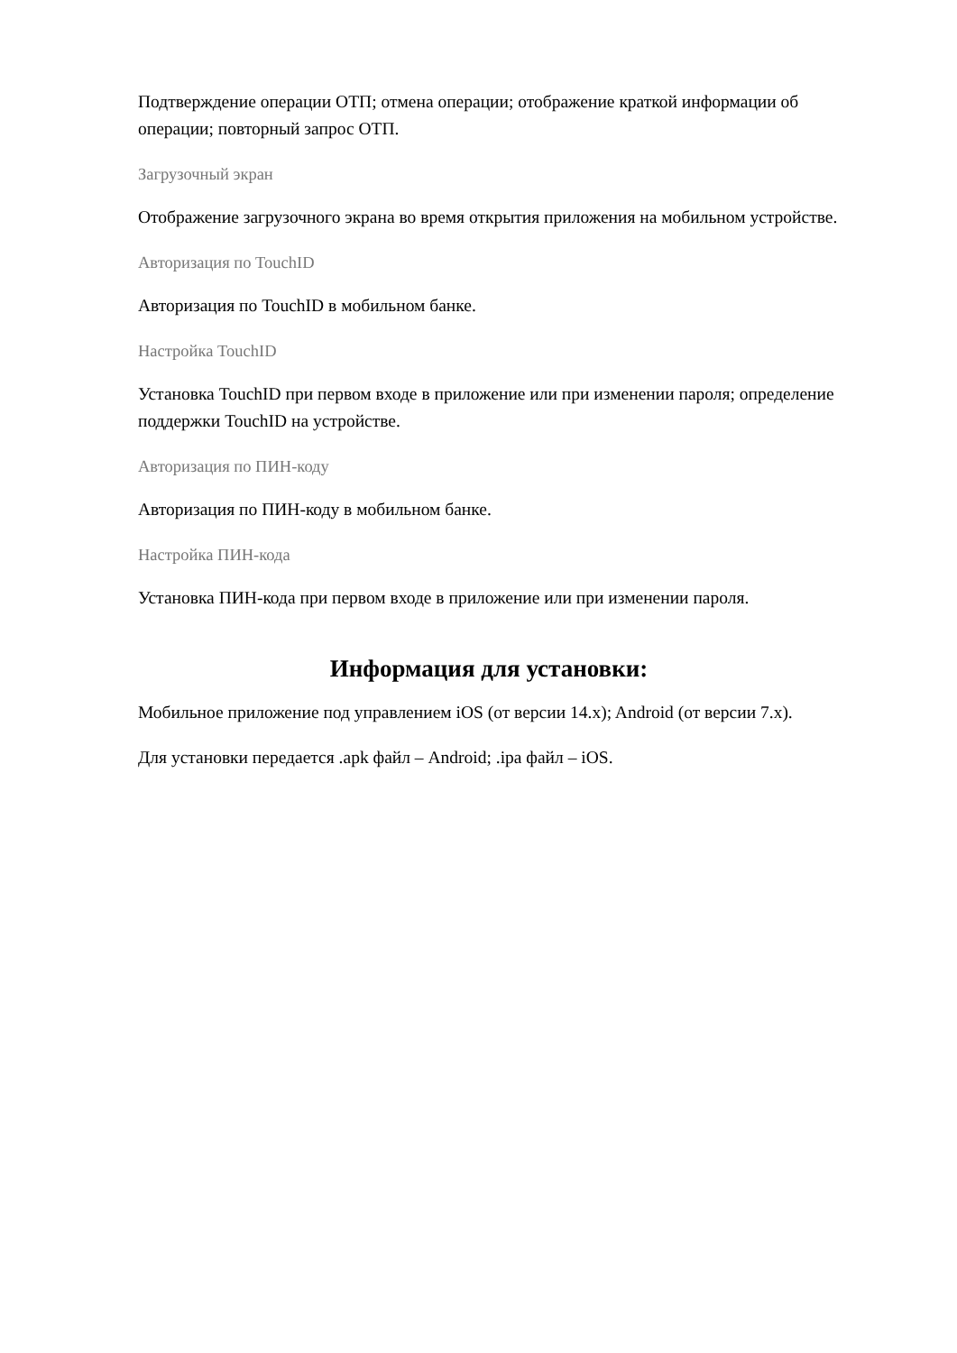Подтверждение операции ОТП; отмена операции; отображение краткой информации об операции; повторный запрос ОТП.
Загрузочный экран
Отображение загрузочного экрана во время открытия приложения на мобильном устройстве.
Авторизация по TouchID
Авторизация по TouchID в мобильном банке.
Настройка TouchID
Установка TouchID при первом входе в приложение или при изменении пароля; определение поддержки TouchID на устройстве.
Авторизация по ПИН-коду
Авторизация по ПИН-коду в мобильном банке.
Настройка ПИН-кода
Установка ПИН-кода при первом входе в приложение или при изменении пароля.
Информация для установки:
Мобильное приложение под управлением iOS (от версии 14.x); Android (от версии 7.x).
Для установки передается .apk файл – Android; .ipa файл – iOS.